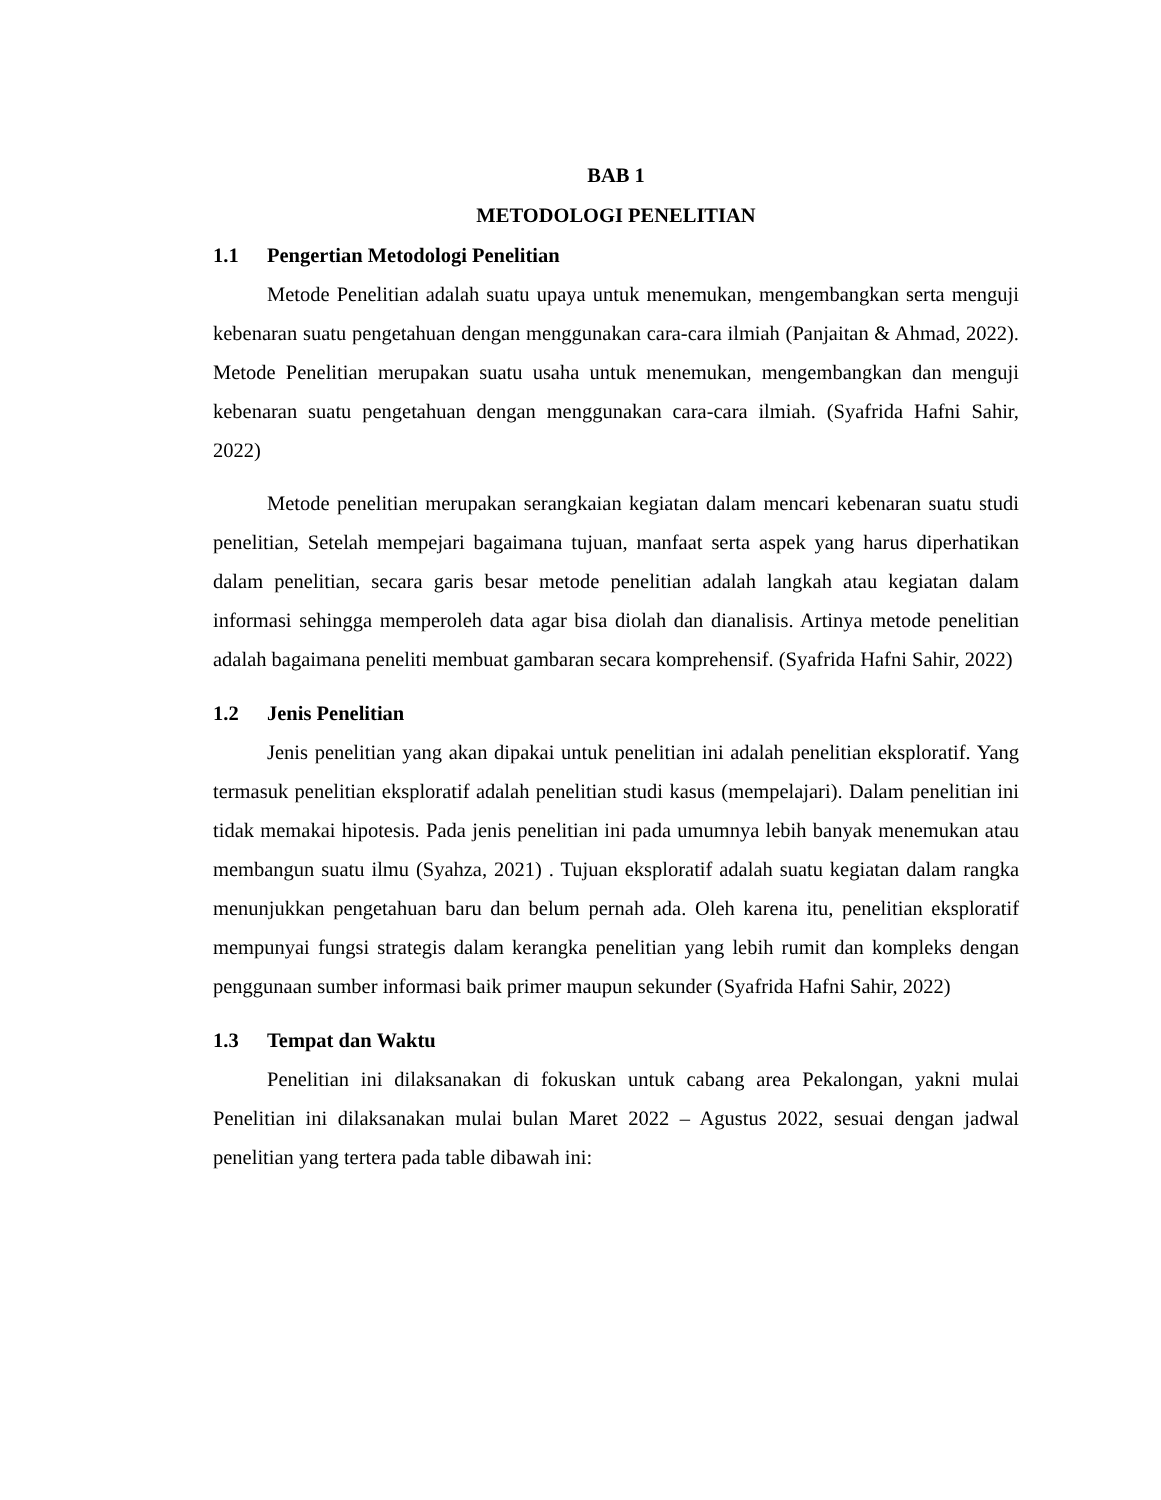BAB 1
METODOLOGI PENELITIAN
1.1 Pengertian Metodologi Penelitian
Metode Penelitian adalah suatu upaya untuk menemukan, mengembangkan serta menguji kebenaran suatu pengetahuan dengan menggunakan cara-cara ilmiah (Panjaitan & Ahmad, 2022). Metode Penelitian merupakan suatu usaha untuk menemukan, mengembangkan dan menguji kebenaran suatu pengetahuan dengan menggunakan cara-cara ilmiah. (Syafrida Hafni Sahir, 2022)
Metode penelitian merupakan serangkaian kegiatan dalam mencari kebenaran suatu studi penelitian, Setelah mempejari bagaimana tujuan, manfaat serta aspek yang harus diperhatikan dalam penelitian, secara garis besar metode penelitian adalah langkah atau kegiatan dalam informasi sehingga memperoleh data agar bisa diolah dan dianalisis. Artinya metode penelitian adalah bagaimana peneliti membuat gambaran secara komprehensif. (Syafrida Hafni Sahir, 2022)
1.2 Jenis Penelitian
Jenis penelitian yang akan dipakai untuk penelitian ini adalah penelitian eksploratif. Yang termasuk penelitian eksploratif adalah penelitian studi kasus (mempelajari). Dalam penelitian ini tidak memakai hipotesis. Pada jenis penelitian ini pada umumnya lebih banyak menemukan atau membangun suatu ilmu (Syahza, 2021) . Tujuan eksploratif adalah suatu kegiatan dalam rangka menunjukkan pengetahuan baru dan belum pernah ada. Oleh karena itu, penelitian eksploratif mempunyai fungsi strategis dalam kerangka penelitian yang lebih rumit dan kompleks dengan penggunaan sumber informasi baik primer maupun sekunder (Syafrida Hafni Sahir, 2022)
1.3 Tempat dan Waktu
Penelitian ini dilaksanakan di fokuskan untuk cabang area Pekalongan, yakni mulai Penelitian ini dilaksanakan mulai bulan Maret 2022 – Agustus 2022, sesuai dengan jadwal penelitian yang tertera pada table dibawah ini: